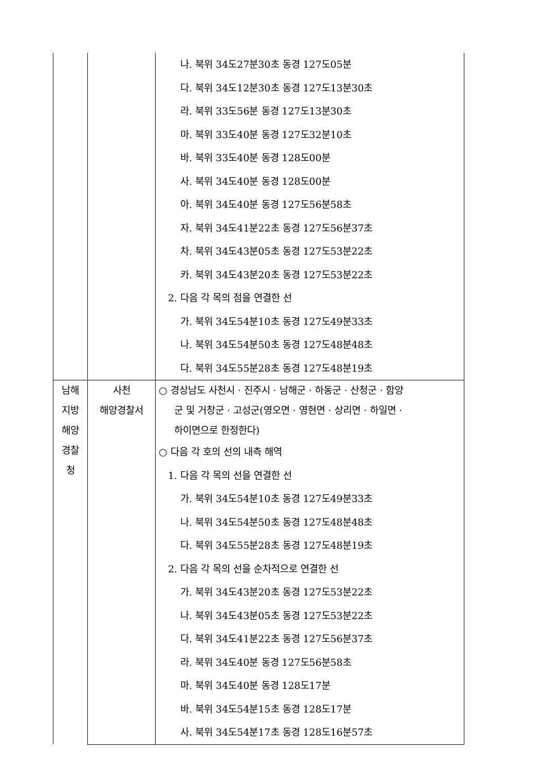| | | 나. 북위 34도27분30초 동경 127도05분 다. 북위 34도12분30초 동경 127도13분30초 라. 북위 33도56분 동경 127도13분30초 마. 북위 33도40분 동경 127도32분10초 바. 북위 33도40분 동경 128도00분 사. 북위 34도40분 동경 128도00분 아. 북위 34도40분 동경 127도56분58초 자. 북위 34도41분22초 동경 127도56분37초 차. 북위 34도43분05초 동경 127도53분22초 카. 북위 34도43분20초 동경 127도53분22초 2. 다음 각 목의 점을 연결한 선 가. 북위 34도54분10초 동경 127도49분33초 나. 북위 34도54분50초 동경 127도48분48초 다. 북위 34도55분28초 동경 127도48분19초 |
| 남해 지방 해양 경찰 청 | 사천 해양경찰서 | ○ 경상남도 사천시 · 진주시 · 남해군 · 하동군 · 산청군 · 함양 군 및 거창군 · 고성군(영오면 · 영현면 · 상리면 · 하일면 · 하이면으로 한정한다) ○ 다음 각 호의 선의 내측 해역 1. 다음 각 목의 선을 연결한 선 가. 북위 34도54분10초 동경 127도49분33초 나. 북위 34도54분50초 동경 127도48분48초 다. 북위 34도55분28초 동경 127도48분19초 2. 다음 각 목의 선을 순차적으로 연결한 선 가. 북위 34도43분20초 동경 127도53분22초 나. 북위 34도43분05초 동경 127도53분22초 다. 북위 34도41분22초 동경 127도56분37초 라. 북위 34도40분 동경 127도56분58초 마. 북위 34도40분 동경 128도17분 바. 북위 34도54분15초 동경 128도17분 사. 북위 34도54분17초 동경 128도16분57초 |